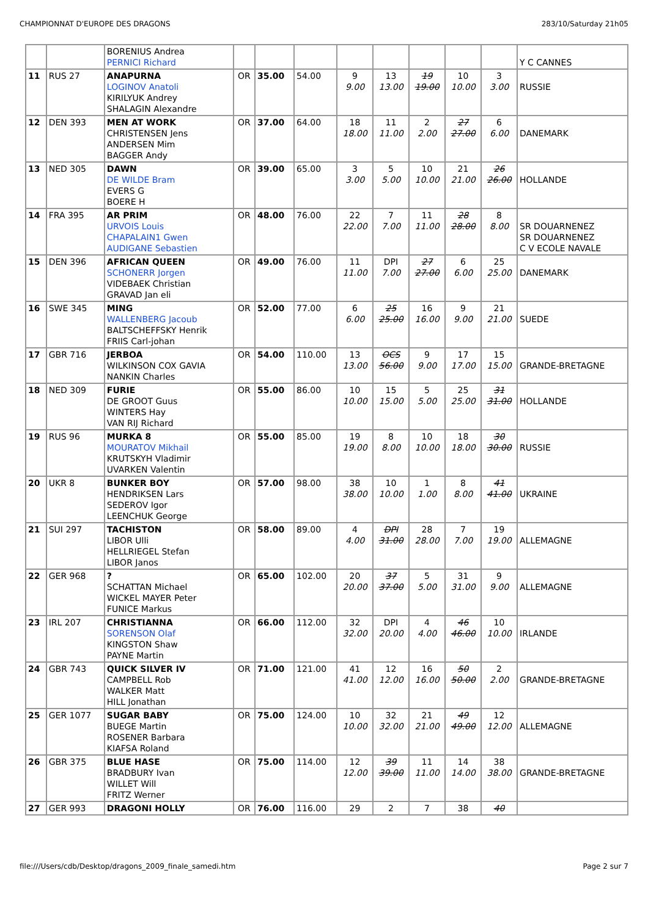CHAMPIONNAT D'EUROPE DES DRAGONS 283/10/Saturday 21h05
| | | BORENIUS Andrea PERNICI Richard | | | | | | | | | Y C CANNES |
| 11 | RUS 27 | ANAPURNA LOGINOV Anatoli KIRILYUK Andrey SHALAGIN Alexandre | OR | 35.00 | 54.00 | 9 9.00 | 13 13.00 | 19 19.00 | 10 10.00 | 3 3.00 | RUSSIE |
| 12 | DEN 393 | MEN AT WORK CHRISTENSEN Jens ANDERSEN Mim BAGGER Andy | OR | 37.00 | 64.00 | 18 18.00 | 11 11.00 | 2 2.00 | 27 27.00 | 6 6.00 | DANEMARK |
| 13 | NED 305 | DAWN DE WILDE Bram EVERS G BOERE H | OR | 39.00 | 65.00 | 3 3.00 | 5 5.00 | 10 10.00 | 21 21.00 | 26 26.00 | HOLLANDE |
| 14 | FRA 395 | AR PRIM URVOIS Louis CHAPALAIN1 Gwen AUDIGANE Sebastien | OR | 48.00 | 76.00 | 22 22.00 | 7 7.00 | 11 11.00 | 28 28.00 | 8 8.00 | SR DOUARNENEZ SR DOUARNENEZ C V ECOLE NAVALE |
| 15 | DEN 396 | AFRICAN QUEEN SCHONERR Jorgen VIDEBAEK Christian GRAVAD Jan eli | OR | 49.00 | 76.00 | 11 11.00 | DPI 7.00 | 27 27.00 | 6 6.00 | 25 25.00 | DANEMARK |
| 16 | SWE 345 | MING WALLENBERG Jacoub BALTSCHEFFSKY Henrik FRIIS Carl-johan | OR | 52.00 | 77.00 | 6 6.00 | 25 25.00 | 16 16.00 | 9 9.00 | 21 21.00 | SUEDE |
| 17 | GBR 716 | JERBOA WILKINSON COX GAVIA NANKIN Charles | OR | 54.00 | 110.00 | 13 13.00 | OCS 56.00 | 9 9.00 | 17 17.00 | 15 15.00 | GRANDE-BRETAGNE |
| 18 | NED 309 | FURIE DE GROOT Guus WINTERS Hay VAN RIJ Richard | OR | 55.00 | 86.00 | 10 10.00 | 15 15.00 | 5 5.00 | 25 25.00 | 31 31.00 | HOLLANDE |
| 19 | RUS 96 | MURKA 8 MOURATOV Mikhail KRUTSKYH Vladimir UVARKEN Valentin | OR | 55.00 | 85.00 | 19 19.00 | 8 8.00 | 10 10.00 | 18 18.00 | 30 30.00 | RUSSIE |
| 20 | UKR 8 | BUNKER BOY HENDRIKSEN Lars SEDEROV Igor LEENCHUK George | OR | 57.00 | 98.00 | 38 38.00 | 10 10.00 | 1 1.00 | 8 8.00 | 41 41.00 | UKRAINE |
| 21 | SUI 297 | TACHISTON LIBOR Ulli HELLRIEGEL Stefan LIBOR Janos | OR | 58.00 | 89.00 | 4 4.00 | DPI 31.00 | 28 28.00 | 7 7.00 | 19 19.00 | ALLEMAGNE |
| 22 | GER 968 | ? SCHATTAN Michael WICKEL MAYER Peter FUNICE Markus | OR | 65.00 | 102.00 | 20 20.00 | 37 37.00 | 5 5.00 | 31 31.00 | 9 9.00 | ALLEMAGNE |
| 23 | IRL 207 | CHRISTIANNA SORENSON Olaf KINGSTON Shaw PAYNE Martin | OR | 66.00 | 112.00 | 32 32.00 | DPI 20.00 | 4 4.00 | 46 46.00 | 10 10.00 | IRLANDE |
| 24 | GBR 743 | QUICK SILVER IV CAMPBELL Rob WALKER Matt HILL Jonathan | OR | 71.00 | 121.00 | 41 41.00 | 12 12.00 | 16 16.00 | 50 50.00 | 2 2.00 | GRANDE-BRETAGNE |
| 25 | GER 1077 | SUGAR BABY BUEGE Martin ROSENER Barbara KIAFSA Roland | OR | 75.00 | 124.00 | 10 10.00 | 32 32.00 | 21 21.00 | 49 49.00 | 12 12.00 | ALLEMAGNE |
| 26 | GBR 375 | BLUE HASE BRADBURY Ivan WILLET Will FRITZ Werner | OR | 75.00 | 114.00 | 12 12.00 | 39 39.00 | 11 11.00 | 14 14.00 | 38 38.00 | GRANDE-BRETAGNE |
| 27 | GER 993 | DRAGONI HOLLY | OR | 76.00 | 116.00 | 29 | 2 | 7 | 38 | 40 | |
file:///Users/cdb/Desktop/dragons_2009_finale_samedi.htm Page 2 sur 7